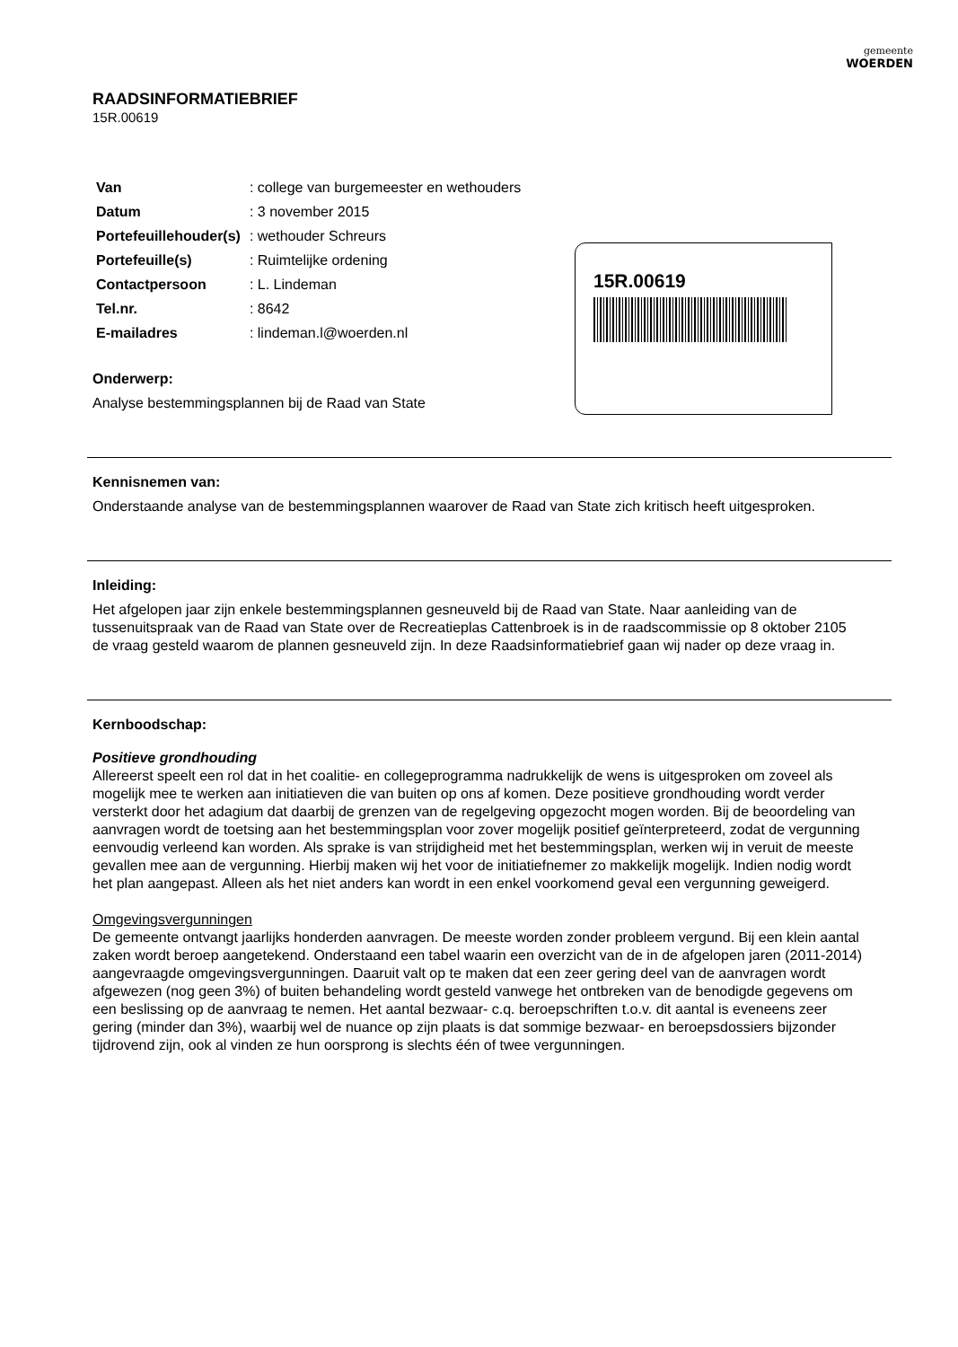gemeente
WOERDEN
RAADSINFORMATIEBRIEF
15R.00619
| Van | : college van burgemeester en wethouders |
| Datum | : 3 november 2015 |
| Portefeuillehouder(s) | : wethouder Schreurs |
| Portefeuille(s) | : Ruimtelijke ordening |
| Contactpersoon | : L. Lindeman |
| Tel.nr. | : 8642 |
| E-mailadres | : lindeman.l@woerden.nl |
Onderwerp:
Analyse bestemmingsplannen bij de Raad van State
Kennisnemen van:
Onderstaande analyse van de bestemmingsplannen waarover de Raad van State zich kritisch heeft uitgesproken.
Inleiding:
Het afgelopen jaar zijn enkele bestemmingsplannen gesneuveld bij de Raad van State. Naar aanleiding van de tussenuitspraak van de Raad van State over de Recreatieplas Cattenbroek is in de raadscommissie op 8 oktober 2105 de vraag gesteld waarom de plannen gesneuveld zijn. In deze Raadsinformatiebrief gaan wij nader op deze vraag in.
Kernboodschap:
Positieve grondhouding
Allereerst speelt een rol dat in het coalitie- en collegeprogramma nadrukkelijk de wens is uitgesproken om zoveel als mogelijk mee te werken aan initiatieven die van buiten op ons af komen. Deze positieve grondhouding wordt verder versterkt door het adagium dat daarbij de grenzen van de regelgeving opgezocht mogen worden. Bij de beoordeling van aanvragen wordt de toetsing aan het bestemmingsplan voor zover mogelijk positief geïnterpreteerd, zodat de vergunning eenvoudig verleend kan worden. Als sprake is van strijdigheid met het bestemmingsplan, werken wij in veruit de meeste gevallen mee aan de vergunning. Hierbij maken wij het voor de initiatiefnemer zo makkelijk mogelijk. Indien nodig wordt het plan aangepast. Alleen als het niet anders kan wordt in een enkel voorkomend geval een vergunning geweigerd.
Omgevingsvergunningen
De gemeente ontvangt jaarlijks honderden aanvragen. De meeste worden zonder probleem vergund. Bij een klein aantal zaken wordt beroep aangetekend. Onderstaand een tabel waarin een overzicht van de in de afgelopen jaren (2011-2014) aangevraagde omgevingsvergunningen. Daaruit valt op te maken dat een zeer gering deel van de aanvragen wordt afgewezen (nog geen 3%) of buiten behandeling wordt gesteld vanwege het ontbreken van de benodigde gegevens om een beslissing op de aanvraag te nemen. Het aantal bezwaar- c.q. beroepschriften t.o.v. dit aantal is eveneens zeer gering (minder dan 3%), waarbij wel de nuance op zijn plaats is dat sommige bezwaar- en beroepsdossiers bijzonder tijdrovend zijn, ook al vinden ze hun oorsprong is slechts één of twee vergunningen.
15R.00619